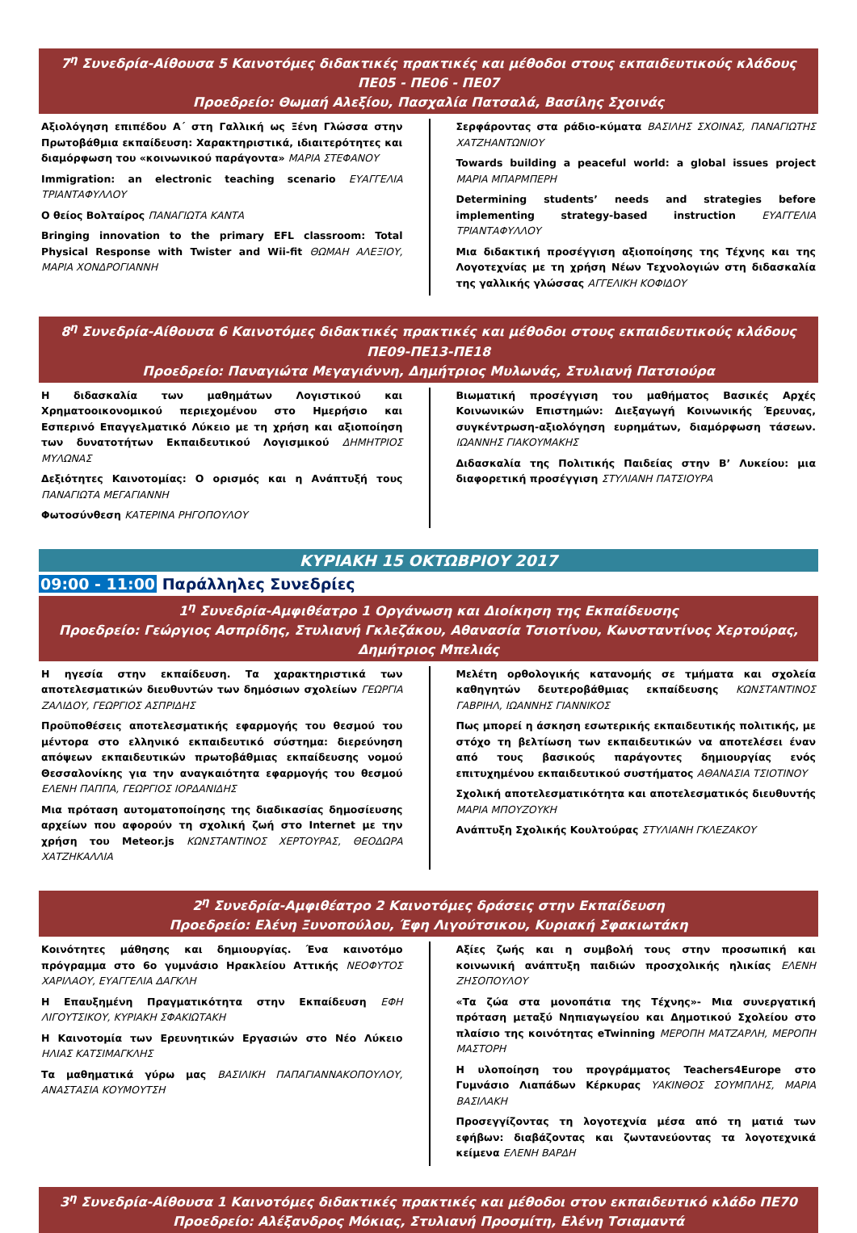7<sup>η</sup> Συνεδρία-Αίθουσα 5 Καινοτόμες διδακτικές πρακτικές και μέθοδοι στους εκπαιδευτικούς κλάδους ΠΕ05 - ΠΕ06 - ΠΕ07
Προεδρείο: Θωμαή Αλεξίου, Πασχαλία Πατσαλά, Βασίλης Σχοινάς
Αξιολόγηση επιπέδου Α΄ στη Γαλλική ως Ξένη Γλώσσα στην Πρωτοβάθμια εκπαίδευση: Χαρακτηριστικά, ιδιαιτερότητες και διαμόρφωση του «κοινωνικού παράγοντα» ΜΑΡΙΑ ΣΤΕΦΑΝΟΥ
Immigration: an electronic teaching scenario ΕΥΑΓΓΕΛΙΑ ΤΡΙΑΝΤΑΦΥΛΛΟΥ
Ο θείος Βολταίρος ΠΑΝΑΓΙΩΤΑ ΚΑΝΤΑ
Bringing innovation to the primary EFL classroom: Total Physical Response with Twister and Wii-fit ΘΩΜΑΗ ΑΛΕΞΙΟΥ, ΜΑΡΙΑ ΧΟΝΔΡΟΓΙΑΝΝΗ
Σερφάροντας στα ράδιο-κύματα ΒΑΣΙΛΗΣ ΣΧΟΙΝΑΣ, ΠΑΝΑΓΙΩΤΗΣ ΧΑΤΖΗΑΝΤΩΝΙΟΥ
Towards building a peaceful world: a global issues project ΜΑΡΙΑ ΜΠΑΡΜΠΕΡΗ
Determining students’ needs and strategies before implementing strategy-based instruction ΕΥΑΓΓΕΛΙΑ ΤΡΙΑΝΤΑΦΥΛΛΟΥ
Μια διδακτική προσέγγιση αξιοποίησης της Τέχνης και της Λογοτεχνίας με τη χρήση Νέων Τεχνολογιών στη διδασκαλία της γαλλικής γλώσσας ΑΓΓΕΛΙΚΗ ΚΟΦΙΔΟΥ
8<sup>η</sup> Συνεδρία-Αίθουσα 6 Καινοτόμες διδακτικές πρακτικές και μέθοδοι στους εκπαιδευτικούς κλάδους ΠΕ09-ΠΕ13-ΠΕ18
Προεδρείο: Παναγιώτα Μεγαγιάννη, Δημήτριος Μυλωνάς, Στυλιανή Πατσιούρα
Η διδασκαλία των μαθημάτων Λογιστικού και Χρηματοοικονομικού περιεχομένου στο Ημερήσιο και Εσπερινό Επαγγελματικό Λύκειο με τη χρήση και αξιοποίηση των δυνατοτήτων Εκπαιδευτικού Λογισμικού ΔΗΜΗΤΡΙΟΣ ΜΥΛΩΝΑΣ
Δεξιότητες Καινοτομίας: Ο ορισμός και η Ανάπτυξή τους ΠΑΝΑΓΙΩΤΑ ΜΕΓΑΓΙΑΝΝΗ
Φωτοσύνθεση ΚΑΤΕΡΙΝΑ ΡΗΓΟΠΟΥΛΟΥ
Βιωματική προσέγγιση του μαθήματος Βασικές Αρχές Κοινωνικών Επιστημών: Διεξαγωγή Κοινωνικής Έρευνας, συγκέντρωση-αξιολόγηση ευρημάτων, διαμόρφωση τάσεων. ΙΩΑΝΝΗΣ ΓΙΑΚΟΥΜΑΚΗΣ
Διδασκαλία της Πολιτικής Παιδείας στην Β’ Λυκείου: μια διαφορετική προσέγγιση ΣΤΥΛΙΑΝΗ ΠΑΤΣΙΟΥΡΑ
ΚΥΡΙΑΚΗ 15 ΟΚΤΩΒΡΙΟΥ 2017
09:00 - 11:00 Παράλληλες Συνεδρίες
1<sup>η</sup> Συνεδρία-Αμφιθέατρο 1 Οργάνωση και Διοίκηση της Εκπαίδευσης
Προεδρείο: Γεώργιος Ασπρίδης, Στυλιανή Γκλεζάκου, Αθανασία Τσιοτίνου, Κωνσταντίνος Χερτούρας, Δημήτριος Μπελιάς
Η ηγεσία στην εκπαίδευση. Τα χαρακτηριστικά των αποτελεσματικών διευθυντών των δημόσιων σχολείων ΓΕΩΡΓΙΑ ΖΑΛΙΔΟΥ, ΓΕΩΡΓΙΟΣ ΑΣΠΡΙΔΗΣ
Προϋποθέσεις αποτελεσματικής εφαρμογής του θεσμού του μέντορα στο ελληνικό εκπαιδευτικό σύστημα: διερεύνηση απόψεων εκπαιδευτικών πρωτοβάθμιας εκπαίδευσης νομού Θεσσαλονίκης για την αναγκαιότητα εφαρμογής του θεσμού ΕΛΕΝΗ ΠΑΠΠΑ, ΓΕΩΡΓΙΟΣ ΙΟΡΔΑΝΙΔΗΣ
Μια πρόταση αυτοματοποίησης της διαδικασίας δημοσίευσης αρχείων που αφορούν τη σχολική ζωή στο Internet με την χρήση του Meteor.js ΚΩΝΣΤΑΝΤΙΝΟΣ ΧΕΡΤΟΥΡΑΣ, ΘΕΟΔΩΡΑ ΧΑΤΖΗΚΑΛΛΙΑ
Μελέτη ορθολογικής κατανομής σε τμήματα και σχολεία καθηγητών δευτεροβάθμιας εκπαίδευσης ΚΩΝΣΤΑΝΤΙΝΟΣ ΓΑΒΡΙΗΛ, ΙΩΑΝΝΗΣ ΓΙΑΝΝΙΚΟΣ
Πως μπορεί η άσκηση εσωτερικής εκπαιδευτικής πολιτικής, με στόχο τη βελτίωση των εκπαιδευτικών να αποτελέσει έναν από τους βασικούς παράγοντες δημιουργίας ενός επιτυχημένου εκπαιδευτικού συστήματος ΑΘΑΝΑΣΙΑ ΤΣΙΟΤΙΝΟΥ
Σχολική αποτελεσματικότητα και αποτελεσματικός διευθυντής ΜΑΡΙΑ ΜΠΟΥΖΟΥΚΗ
Ανάπτυξη Σχολικής Κουλτούρας ΣΤΥΛΙΑΝΗ ΓΚΛΕΖΑΚΟΥ
2<sup>η</sup> Συνεδρία-Αμφιθέατρο 2 Καινοτόμες δράσεις στην Εκπαίδευση
Προεδρείο: Ελένη Ξυνοπούλου, Έφη Λιγούτσικου, Κυριακή Σφακιωτάκη
Κοινότητες μάθησης και δημιουργίας. Ένα καινοτόμο πρόγραμμα στο 6ο γυμνάσιο Ηρακλείου Αττικής ΝΕΟΦΥΤΟΣ ΧΑΡΙΛΑΟΥ, ΕΥΑΓΓΕΛΙΑ ΔΑΓΚΛΗ
Η Επαυξημένη Πραγματικότητα στην Εκπαίδευση ΕΦΗ ΛΙΓΟΥΤΣΙΚΟΥ, ΚΥΡΙΑΚΗ ΣΦΑΚΙΩΤΑΚΗ
Η Καινοτομία των Ερευνητικών Εργασιών στο Νέο Λύκειο ΗΛΙΑΣ ΚΑΤΣΙΜΑΓΚΛΗΣ
Τα μαθηματικά γύρω μας ΒΑΣΙΛΙΚΗ ΠΑΠΑΓΙΑΝΝΑΚΟΠΟΥΛΟΥ, ΑΝΑΣΤΑΣΙΑ ΚΟΥΜΟΥΤΣΗ
Αξίες ζωής και η συμβολή τους στην προσωπική και κοινωνική ανάπτυξη παιδιών προσχολικής ηλικίας ΕΛΕΝΗ ΖΗΣΟΠΟΥΛΟΥ
«Τα ζώα στα μονοπάτια της Τέχνης»- Μια συνεργατική πρόταση μεταξύ Νηπιαγωγείου και Δημοτικού Σχολείου στο πλαίσιο της κοινότητας eTwinning ΜΕΡΟΠΗ ΜΑΤΖΑΡΛΗ, ΜΕΡΟΠΗ ΜΑΣΤΟΡΗ
Η υλοποίηση του προγράμματος Teachers4Europe στο Γυμνάσιο Λιαπάδων Κέρκυρας ΥΑΚΙΝΘΟΣ ΣΟΥΜΠΛΗΣ, ΜΑΡΙΑ ΒΑΣΙΛΑΚΗ
Προσεγγίζοντας τη λογοτεχνία μέσα από τη ματιά των εφήβων: διαβάζοντας και ζωντανεύοντας τα λογοτεχνικά κείμενα ΕΛΕΝΗ ΒΑΡΔΗ
3<sup>η</sup> Συνεδρία-Αίθουσα 1 Καινοτόμες διδακτικές πρακτικές και μέθοδοι στον εκπαιδευτικό κλάδο ΠΕ70
Προεδρείο: Αλέξανδρος Μόκιας, Στυλιανή Προσμίτη, Ελένη Τσιαμαντά